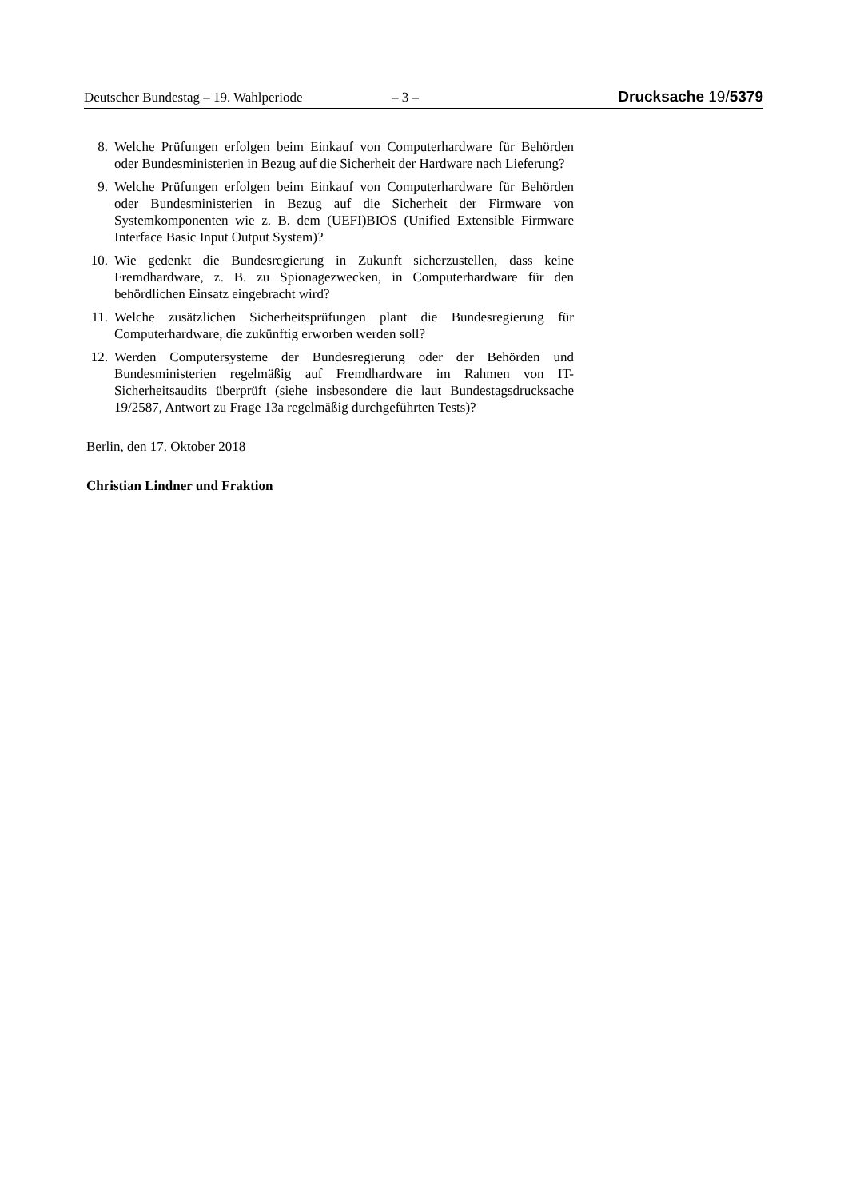Deutscher Bundestag – 19. Wahlperiode – 3 – Drucksache 19/5379
8. Welche Prüfungen erfolgen beim Einkauf von Computerhardware für Behörden oder Bundesministerien in Bezug auf die Sicherheit der Hardware nach Lieferung?
9. Welche Prüfungen erfolgen beim Einkauf von Computerhardware für Behörden oder Bundesministerien in Bezug auf die Sicherheit der Firmware von Systemkomponenten wie z. B. dem (UEFI)BIOS (Unified Extensible Firmware Interface Basic Input Output System)?
10. Wie gedenkt die Bundesregierung in Zukunft sicherzustellen, dass keine Fremdhardware, z. B. zu Spionagezwecken, in Computerhardware für den behördlichen Einsatz eingebracht wird?
11. Welche zusätzlichen Sicherheitsprüfungen plant die Bundesregierung für Computerhardware, die zukünftig erworben werden soll?
12. Werden Computersysteme der Bundesregierung oder der Behörden und Bundesministerien regelmäßig auf Fremdhardware im Rahmen von IT-Sicherheitsaudits überprüft (siehe insbesondere die laut Bundestagsdrucksache 19/2587, Antwort zu Frage 13a regelmäßig durchgeführten Tests)?
Berlin, den 17. Oktober 2018
Christian Lindner und Fraktion